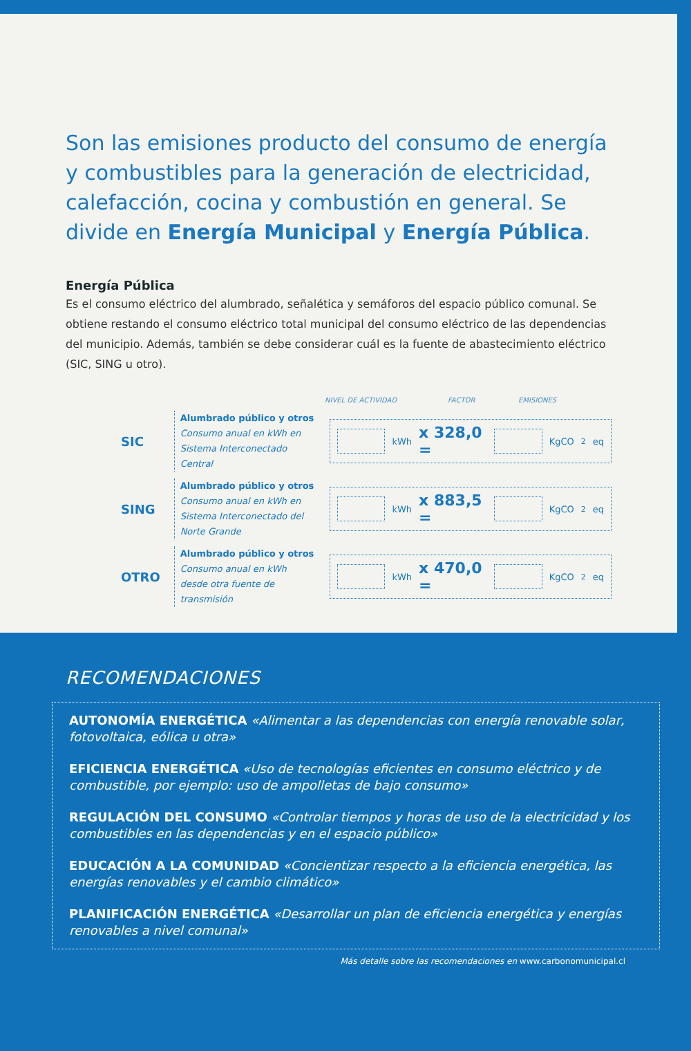Son las emisiones producto del consumo de energía y combustibles para la generación de electricidad, calefacción, cocina y combustión en general. Se divide en Energía Municipal y Energía Pública.
Energía Pública
Es el consumo eléctrico del alumbrado, señalética y semáforos del espacio público comunal. Se obtiene restando el consumo eléctrico total municipal del consumo eléctrico de las dependencias del municipio. Además, también se debe considerar cuál es la fuente de abastecimiento eléctrico (SIC, SING u otro).
NIVEL DE ACTIVIDAD FACTOR EMISIONES
SIC
Alumbrado público y otros
Consumo anual en kWh en Sistema Interconectado Central
kWh x 328,0 =
KgCO<sub>2</sub>eq
SING
Alumbrado público y otros
Consumo anual en kWh en Sistema Interconectado del Norte Grande
kWh x 883,5 =
KgCO<sub>2</sub>eq
OTRO
Alumbrado público y otros
Consumo anual en kWh desde otra fuente de transmisión
kWh x 470,0 =
KgCO<sub>2</sub>eq
RECOMENDACIONES
AUTONOMÍA ENERGÉTICA «Alimentar a las dependencias con energía renovable solar, fotovoltaica, eólica u otra»
EFICIENCIA ENERGÉTICA «Uso de tecnologías eficientes en consumo eléctrico y de combustible, por ejemplo: uso de ampolletas de bajo consumo»
REGULACIÓN DEL CONSUMO «Controlar tiempos y horas de uso de la electricidad y los combustibles en las dependencias y en el espacio público»
EDUCACIÓN A LA COMUNIDAD «Concientizar respecto a la eficiencia energética, las energías renovables y el cambio climático»
PLANIFICACIÓN ENERGÉTICA «Desarrollar un plan de eficiencia energética y energías renovables a nivel comunal»
Más detalle sobre las recomendaciones en www.carbonomunicipal.cl